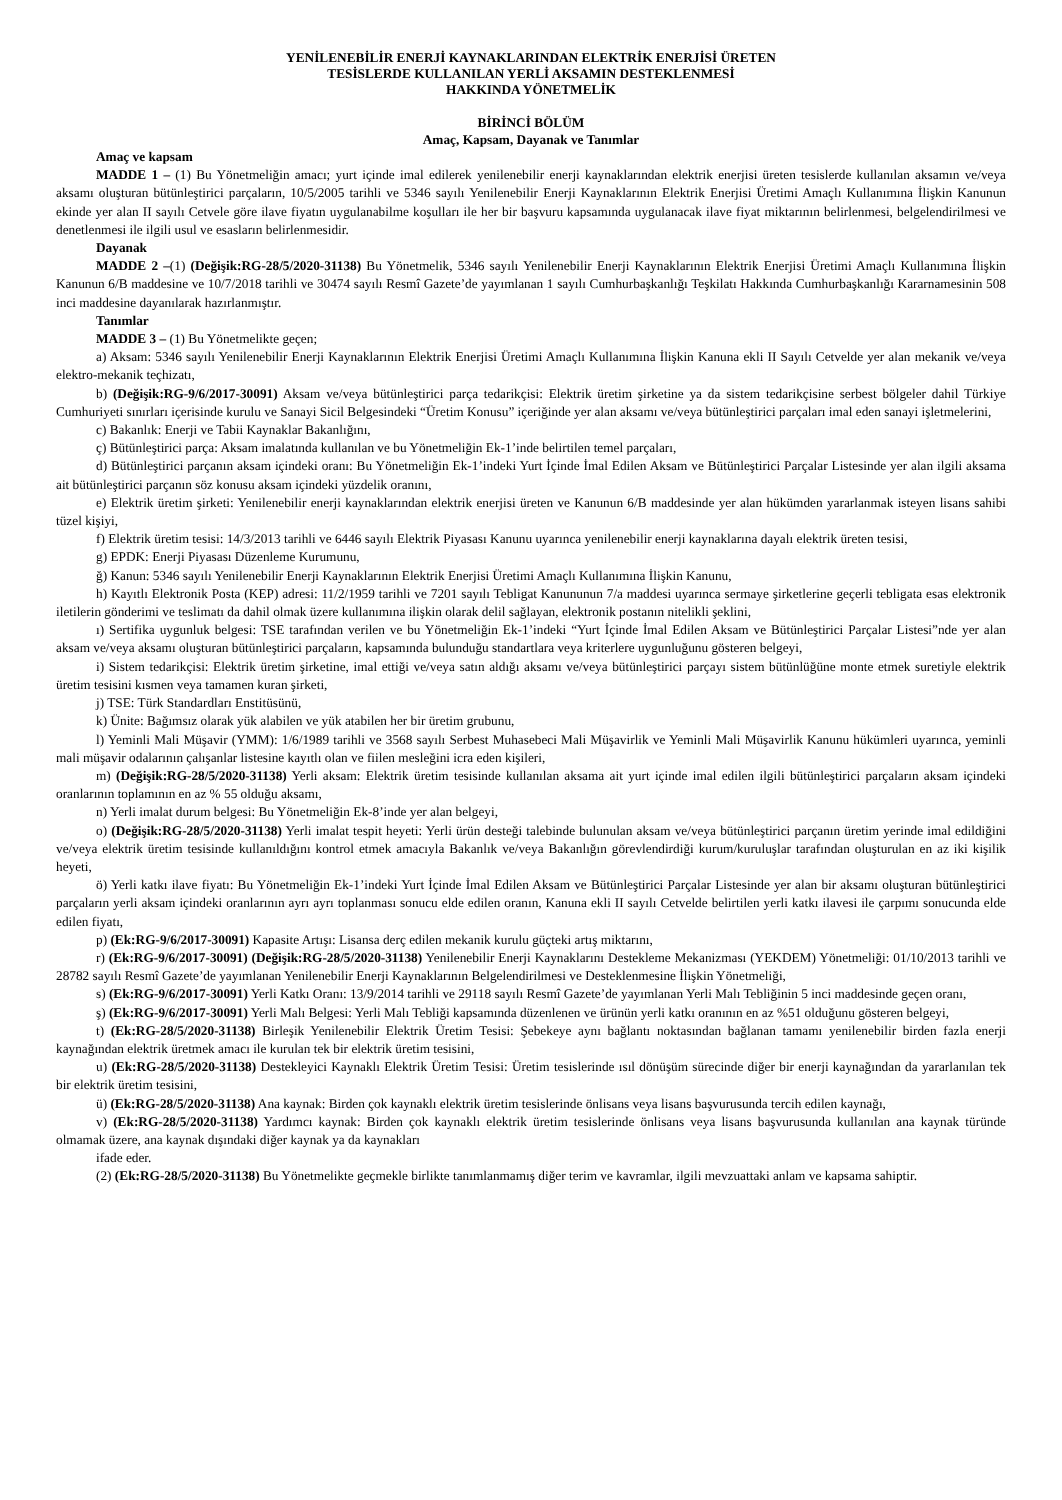YENİLENEBİLİR ENERJİ KAYNAKLARINDAN ELEKTRİK ENERJİSİ ÜRETEN
TESİSLERDE KULLANILAN YERLİ AKSAMIN DESTEKLENMESİ
HAKKINDA YÖNETMELİK
BİRİNCİ BÖLÜM
Amaç, Kapsam, Dayanak ve Tanımlar
Amaç ve kapsam
MADDE 1 – (1) Bu Yönetmeliğin amacı; yurt içinde imal edilerek yenilenebilir enerji kaynaklarından elektrik enerjisi üreten tesislerde kullanılan aksamın ve/veya aksamı oluşturan bütünleştirici parçaların, 10/5/2005 tarihli ve 5346 sayılı Yenilenebilir Enerji Kaynaklarının Elektrik Enerjisi Üretimi Amaçlı Kullanımına İlişkin Kanunun ekinde yer alan II sayılı Cetvele göre ilave fiyatın uygulanabilme koşulları ile her bir başvuru kapsamında uygulanacak ilave fiyat miktarının belirlenmesi, belgelendirilmesi ve denetlenmesi ile ilgili usul ve esasların belirlenmesidir.
Dayanak
MADDE 2 –(1) (Değişik:RG-28/5/2020-31138) Bu Yönetmelik, 5346 sayılı Yenilenebilir Enerji Kaynaklarının Elektrik Enerjisi Üretimi Amaçlı Kullanımına İlişkin Kanunun 6/B maddesine ve 10/7/2018 tarihli ve 30474 sayılı Resmî Gazete’de yayımlanan 1 sayılı Cumhurbaşkanlığı Teşkilatı Hakkında Cumhurbaşkanlığı Kararnamesinin 508 inci maddesine dayanılarak hazırlanmıştır.
Tanımlar
MADDE 3 – (1) Bu Yönetmelikte geçen;
a) Aksam: 5346 sayılı Yenilenebilir Enerji Kaynaklarının Elektrik Enerjisi Üretimi Amaçlı Kullanımına İlişkin Kanuna ekli II Sayılı Cetvelde yer alan mekanik ve/veya elektro-mekanik teçhizatı,
b) (Değişik:RG-9/6/2017-30091) Aksam ve/veya bütünleştirici parça tedarikçisi: Elektrik üretim şirketine ya da sistem tedarikçisine serbest bölgeler dahil Türkiye Cumhuriyeti sınırları içerisinde kurulu ve Sanayi Sicil Belgesindeki “Üretim Konusu” içeriğinde yer alan aksamı ve/veya bütünleştirici parçaları imal eden sanayi işletmelerini,
c) Bakanlık: Enerji ve Tabii Kaynaklar Bakanlığını,
ç) Bütünleştirici parça: Aksam imalatında kullanılan ve bu Yönetmeliğin Ek-1’inde belirtilen temel parçaları,
d) Bütünleştirici parçanın aksam içindeki oranı: Bu Yönetmeliğin Ek-1’indeki Yurt İçinde İmal Edilen Aksam ve Bütünleştirici Parçalar Listesinde yer alan ilgili aksama ait bütünleştirici parçanın söz konusu aksam içindeki yüzdelik oranını,
e) Elektrik üretim şirketi: Yenilenebilir enerji kaynaklarından elektrik enerjisi üreten ve Kanunun 6/B maddesinde yer alan hükümden yararlanmak isteyen lisans sahibi tüzel kişiyi,
f) Elektrik üretim tesisi: 14/3/2013 tarihli ve 6446 sayılı Elektrik Piyasası Kanunu uyarınca yenilenebilir enerji kaynaklarına dayalı elektrik üreten tesisi,
g) EPDK: Enerji Piyasası Düzenleme Kurumunu,
ğ) Kanun: 5346 sayılı Yenilenebilir Enerji Kaynaklarının Elektrik Enerjisi Üretimi Amaçlı Kullanımına İlişkin Kanunu,
h) Kayıtlı Elektronik Posta (KEP) adresi: 11/2/1959 tarihli ve 7201 sayılı Tebligat Kanununun 7/a maddesi uyarınca sermaye şirketlerine geçerli tebligata esas elektronik iletilerin gönderimi ve teslimatı da dahil olmak üzere kullanımına ilişkin olarak delil sağlayan, elektronik postanın nitelikli şeklini,
ı) Sertifika uygunluk belgesi: TSE tarafından verilen ve bu Yönetmeliğin Ek-1’indeki “Yurt İçinde İmal Edilen Aksam ve Bütünleştirici Parçalar Listesi”nde yer alan aksam ve/veya aksamı oluşturan bütünleştirici parçaların, kapsamında bulunduğu standartlara veya kriterlere uygunluğunu gösteren belgeyi,
i) Sistem tedarikçisi: Elektrik üretim şirketine, imal ettiği ve/veya satın aldığı aksamı ve/veya bütünleştirici parçayı sistem bütünlüğüne monte etmek suretiyle elektrik üretim tesisini kısmen veya tamamen kuran şirketi,
j) TSE: Türk Standardları Enstitüsünü,
k) Ünite: Bağımsız olarak yük alabilen ve yük atabilen her bir üretim grubunu,
l) Yeminli Mali Müşavir (YMM): 1/6/1989 tarihli ve 3568 sayılı Serbest Muhasebeci Mali Müşavirlik ve Yeminli Mali Müşavirlik Kanunu hükümleri uyarınca, yeminli mali müşavir odalarının çalışanlar listesine kayıtlı olan ve fiilen mesleğini icra eden kişileri,
m) (Değişik:RG-28/5/2020-31138) Yerli aksam: Elektrik üretim tesisinde kullanılan aksama ait yurt içinde imal edilen ilgili bütünleştirici parçaların aksam içindeki oranlarının toplamının en az % 55 olduğu aksamı,
n) Yerli imalat durum belgesi: Bu Yönetmeliğin Ek-8’inde yer alan belgeyi,
o) (Değişik:RG-28/5/2020-31138) Yerli imalat tespit heyeti: Yerli ürün desteği talebinde bulunulan aksam ve/veya bütünleştirici parçanın üretim yerinde imal edildiğini ve/veya elektrik üretim tesisinde kullanıldığını kontrol etmek amacıyla Bakanlık ve/veya Bakanlığın görevlendirdiği kurum/kuruluşlar tarafından oluşturulan en az iki kişilik heyeti,
ö) Yerli katkı ilave fiyatı: Bu Yönetmeliğin Ek-1’indeki Yurt İçinde İmal Edilen Aksam ve Bütünleştirici Parçalar Listesinde yer alan bir aksamı oluşturan bütünleştirici parçaların yerli aksam içindeki oranlarının ayrı ayrı toplanması sonucu elde edilen oranın, Kanuna ekli II sayılı Cetvelde belirtilen yerli katkı ilavesi ile çarpımı sonucunda elde edilen fiyatı,
p) (Ek:RG-9/6/2017-30091) Kapasite Artışı: Lisansa derç edilen mekanik kurulu güçteki artış miktarını,
r) (Ek:RG-9/6/2017-30091) (Değişik:RG-28/5/2020-31138) Yenilenebilir Enerji Kaynaklarını Destekleme Mekanizması (YEKDEM) Yönetmeliği: 01/10/2013 tarihli ve 28782 sayılı Resmî Gazete’de yayımlanan Yenilenebilir Enerji Kaynaklarının Belgelendirilmesi ve Desteklenmesine İlişkin Yönetmeliği,
s) (Ek:RG-9/6/2017-30091) Yerli Katkı Oranı: 13/9/2014 tarihli ve 29118 sayılı Resmî Gazete’de yayımlanan Yerli Malı Tebliğinin 5 inci maddesinde geçen oranı,
ş) (Ek:RG-9/6/2017-30091) Yerli Malı Belgesi: Yerli Malı Tebliği kapsamında düzenlenen ve ürünün yerli katkı oranının en az %51 olduğunu gösteren belgeyi,
t) (Ek:RG-28/5/2020-31138) Birleşik Yenilenebilir Elektrik Üretim Tesisi: Şebekeye aynı bağlantı noktasından bağlanan tamamı yenilenebilir birden fazla enerji kaynağından elektrik üretmek amacı ile kurulan tek bir elektrik üretim tesisini,
u) (Ek:RG-28/5/2020-31138) Destekleyici Kaynaklı Elektrik Üretim Tesisi: Üretim tesislerinde ısıl dönüşüm sürecinde diğer bir enerji kaynağından da yararlanılan tek bir elektrik üretim tesisini,
ü) (Ek:RG-28/5/2020-31138) Ana kaynak: Birden çok kaynaklı elektrik üretim tesislerinde önlisans veya lisans başvurusunda tercih edilen kaynağı,
v) (Ek:RG-28/5/2020-31138) Yardımcı kaynak: Birden çok kaynaklı elektrik üretim tesislerinde önlisans veya lisans başvurusunda kullanılan ana kaynak türünde olmamak üzere, ana kaynak dışındaki diğer kaynak ya da kaynakları
ifade eder.
(2) (Ek:RG-28/5/2020-31138) Bu Yönetmelikte geçmekle birlikte tanımlanmamış diğer terim ve kavramlar, ilgili mevzuattaki anlam ve kapsama sahiptir.